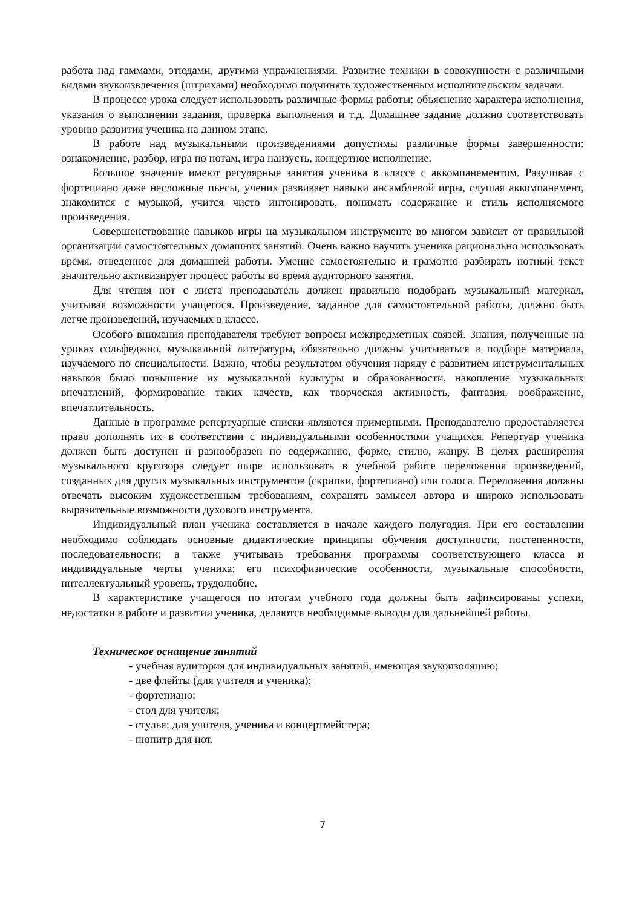работа над гаммами, этюдами, другими упражнениями. Развитие техники в совокупности с различными видами звукоизвлечения (штрихами) необходимо подчинять художественным исполнительским задачам.
В процессе урока следует использовать различные формы работы: объяснение характера исполнения, указания о выполнении задания, проверка выполнения и т.д. Домашнее задание должно соответствовать уровню развития ученика на данном этапе.
В работе над музыкальными произведениями допустимы различные формы завершенности: ознакомление, разбор, игра по нотам, игра наизусть, концертное исполнение.
Большое значение имеют регулярные занятия ученика в классе с аккомпанементом. Разучивая с фортепиано даже несложные пьесы, ученик развивает навыки ансамблевой игры, слушая аккомпанемент, знакомится с музыкой, учится чисто интонировать, понимать содержание и стиль исполняемого произведения.
Совершенствование навыков игры на музыкальном инструменте во многом зависит от правильной организации самостоятельных домашних занятий. Очень важно научить ученика рационально использовать время, отведенное для домашней работы. Умение самостоятельно и грамотно разбирать нотный текст значительно активизирует процесс работы во время аудиторного занятия.
Для чтения нот с листа преподаватель должен правильно подобрать музыкальный материал, учитывая возможности учащегося. Произведение, заданное для самостоятельной работы, должно быть легче произведений, изучаемых в классе.
Особого внимания преподавателя требуют вопросы межпредметных связей. Знания, полученные на уроках сольфеджио, музыкальной литературы, обязательно должны учитываться в подборе материала, изучаемого по специальности. Важно, чтобы результатом обучения наряду с развитием инструментальных навыков было повышение их музыкальной культуры и образованности, накопление музыкальных впечатлений, формирование таких качеств, как творческая активность, фантазия, воображение, впечатлительность.
Данные в программе репертуарные списки являются примерными. Преподавателю предоставляется право дополнять их в соответствии с индивидуальными особенностями учащихся. Репертуар ученика должен быть доступен и разнообразен по содержанию, форме, стилю, жанру. В целях расширения музыкального кругозора следует шире использовать в учебной работе переложения произведений, созданных для других музыкальных инструментов (скрипки, фортепиано) или голоса. Переложения должны отвечать высоким художественным требованиям, сохранять замысел автора и широко использовать выразительные возможности духового инструмента.
Индивидуальный план ученика составляется в начале каждого полугодия. При его составлении необходимо соблюдать основные дидактические принципы обучения доступности, постепенности, последовательности; а также учитывать требования программы соответствующего класса и индивидуальные черты ученика: его психофизические особенности, музыкальные способности, интеллектуальный уровень, трудолюбие.
В характеристике учащегося по итогам учебного года должны быть зафиксированы успехи, недостатки в работе и развитии ученика, делаются необходимые выводы для дальнейшей работы.
Техническое оснащение занятий
- учебная аудитория для индивидуальных занятий, имеющая звукоизоляцию;
- две флейты (для учителя и ученика);
- фортепиано;
- стол для учителя;
- стулья: для учителя, ученика и концертмейстера;
- пюпитр для нот.
7